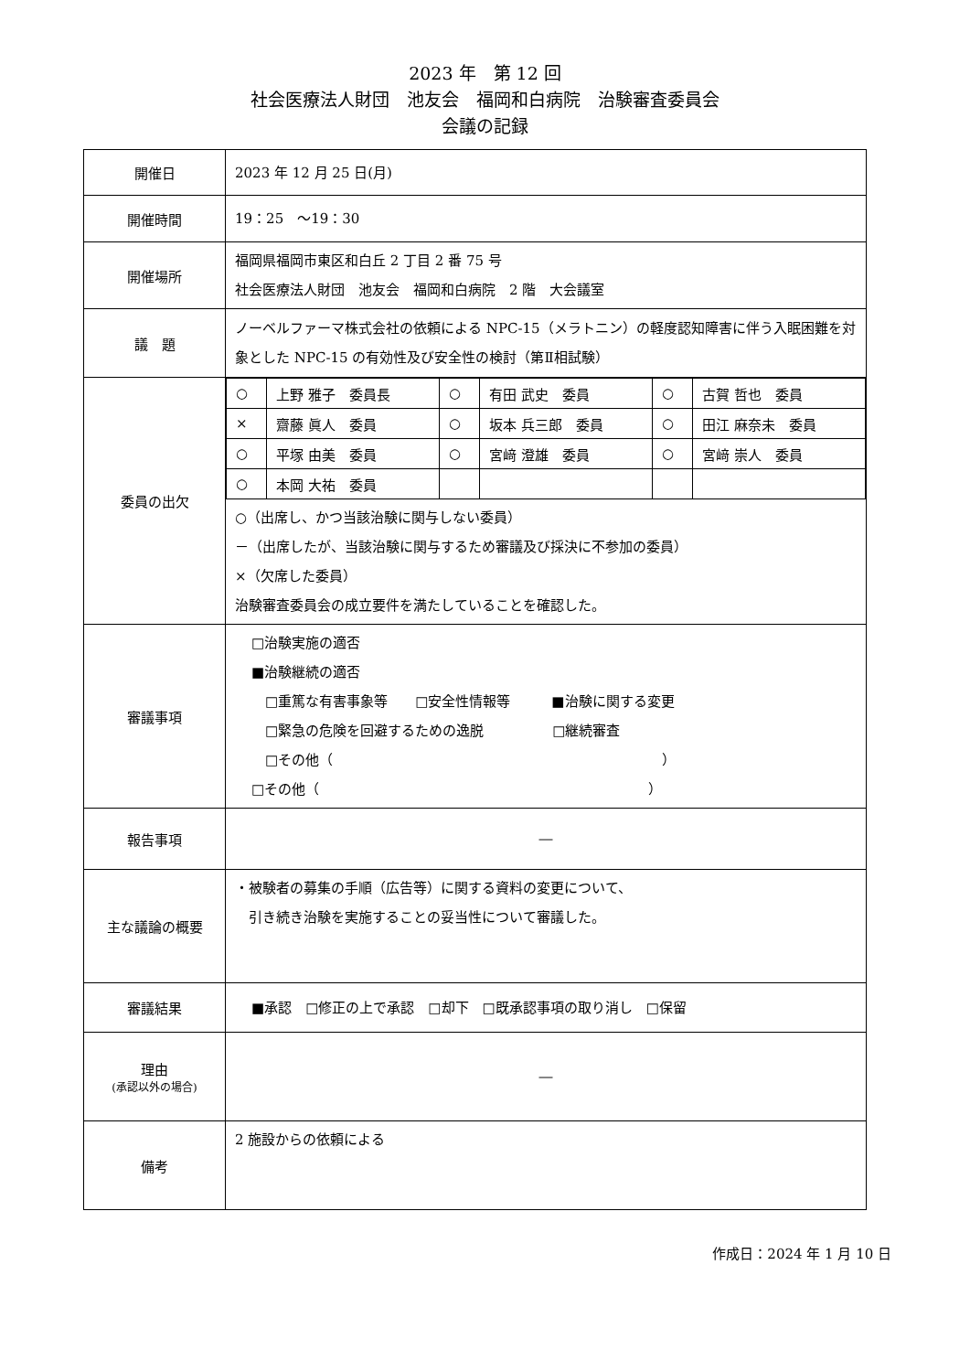2023 年　第 12 回
社会医療法人財団　池友会　福岡和白病院　治験審査委員会
会議の記録
| 開催日 | 2023 年 12 月 25 日(月) |
| 開催時間 | 19：25 ～19：30 |
| 開催場所 | 福岡県福岡市東区和白丘 2 丁目 2 番 75 号 社会医療法人財団 池友会 福岡和白病院 2 階 大会議室 |
| 議 題 | ノーベルファーマ株式会社の依頼による NPC-15（メラトニン）の軽度認知障害に伴う入眠困難を対象とした NPC-15 の有効性及び安全性の検討（第Ⅱ相試験） |
| 委員の出欠 | / ○ / 上野 雅子 委員長 / ○ / 有田 武史 委員 / ○ / 古賀 哲也 委員 / / × / 齋藤 眞人 委員 / ○ / 坂本 兵三郎 委員 / ○ / 田江 麻奈未 委員 / / ○ / 平塚 由美 委員 / ○ / 宮﨑 澄雄 委員 / ○ / 宮﨑 崇人 委員 / / ○ / 本岡 大祐 委員 / / / / / ○（出席し、かつ当該治験に関与しない委員） －（出席したが、当該治験に関与するため審議及び採決に不参加の委員） ×（欠席した委員） 治験審査委員会の成立要件を満たしていることを確認した。 |
| 審議事項 | □治験実施の適否 ■治験継続の適否 □重篤な有害事象等 □安全性情報等 ■治験に関する変更 □緊急の危険を回避するための逸脱 □継続審査 □その他（ ） □その他（ ） |
| 報告事項 | ― |
| 主な議論の概要 | ・被験者の募集の手順（広告等）に関する資料の変更について、 引き続き治験を実施することの妥当性について審議した。 |
| 審議結果 | ■承認 □修正の上で承認 □却下 □既承認事項の取り消し □保留 |
| 理由 (承認以外の場合) | ― |
| 備考 | 2 施設からの依頼による |
作成日：2024 年 1 月 10 日